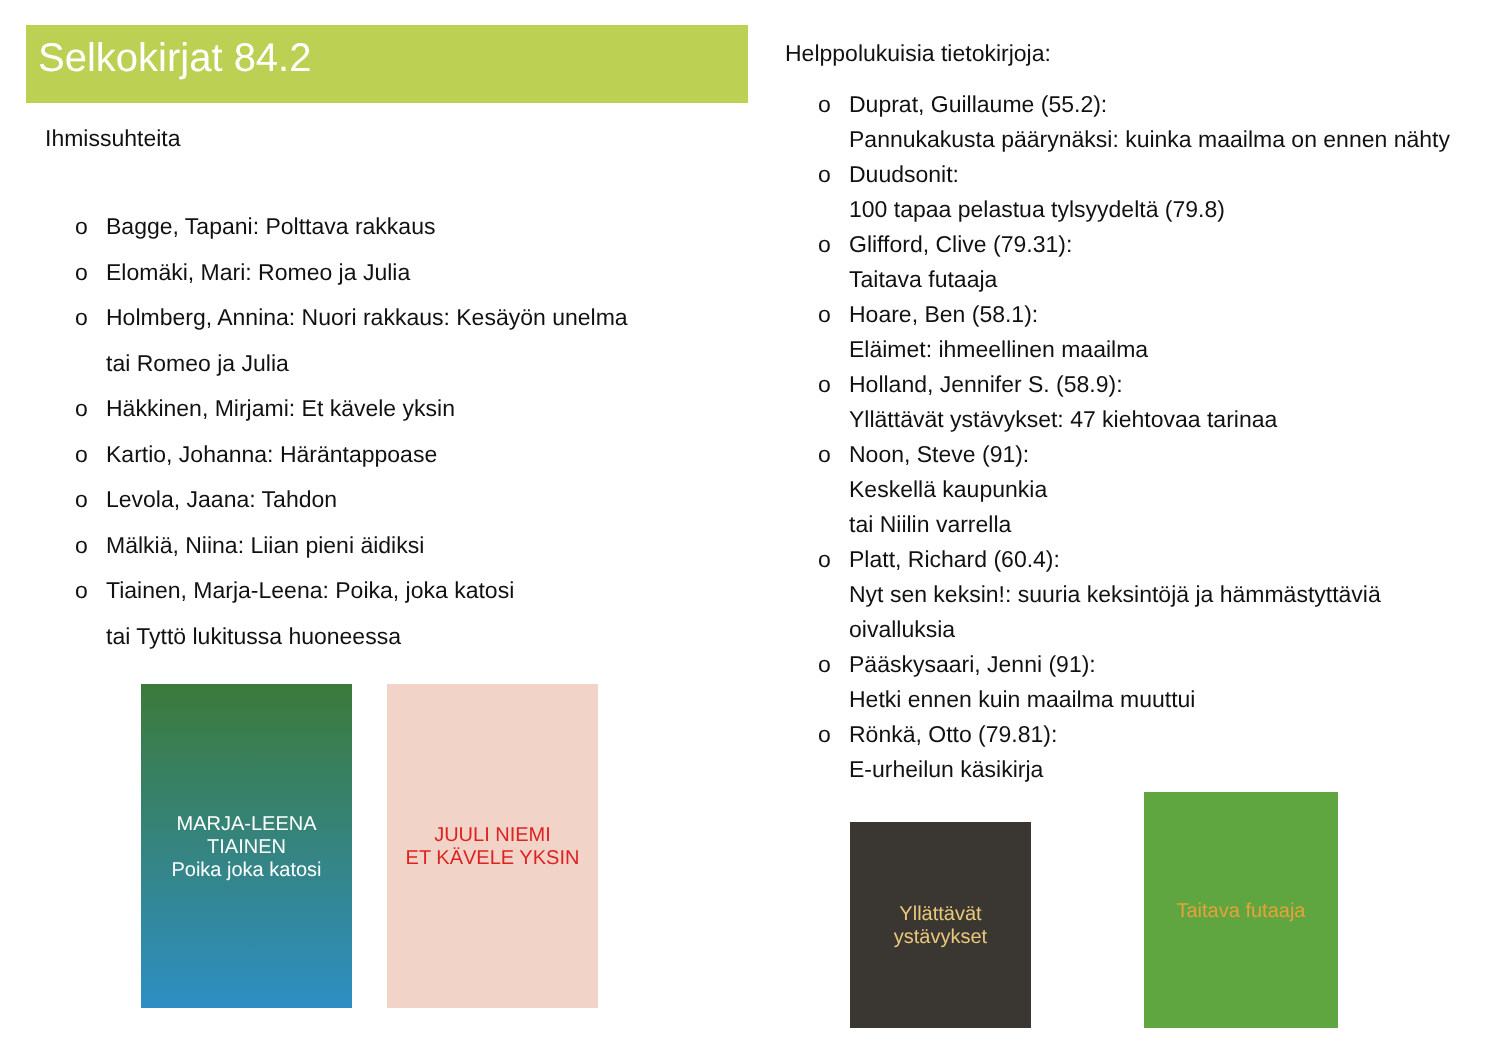Selkokirjat 84.2
Ihmissuhteita
o Bagge, Tapani: Polttava rakkaus
o Elomäki, Mari: Romeo ja Julia
o Holmberg, Annina: Nuori rakkaus: Kesäyön unelma
tai Romeo ja Julia
o Häkkinen, Mirjami: Et kävele yksin
o Kartio, Johanna: Häräntappoase
o Levola, Jaana: Tahdon
o Mälkiä, Niina: Liian pieni äidiksi
o Tiainen, Marja-Leena: Poika, joka katosi
tai Tyttö lukitussa huoneessa
MARJA-LEENA TIAINEN
Poika joka katosi
JUULI NIEMI
ET KÄVELE YKSIN
Helppolukuisia tietokirjoja:
o Duprat, Guillaume (55.2):
Pannukakusta päärynäksi: kuinka maailma on ennen nähty
o Duudsonit:
100 tapaa pelastua tylsyydeltä (79.8)
o Glifford, Clive (79.31):
Taitava futaaja
o Hoare, Ben (58.1):
Eläimet: ihmeellinen maailma
o Holland, Jennifer S. (58.9):
Yllättävät ystävykset: 47 kiehtovaa tarinaa
o Noon, Steve (91):
Keskellä kaupunkia
tai Niilin varrella
o Platt, Richard (60.4):
Nyt sen keksin!: suuria keksintöjä ja hämmästyttäviä
oivalluksia
o Pääskysaari, Jenni (91):
Hetki ennen kuin maailma muuttui
o Rönkä, Otto (79.81):
E-urheilun käsikirja
Yllättävät ystävykset
Taitava futaaja